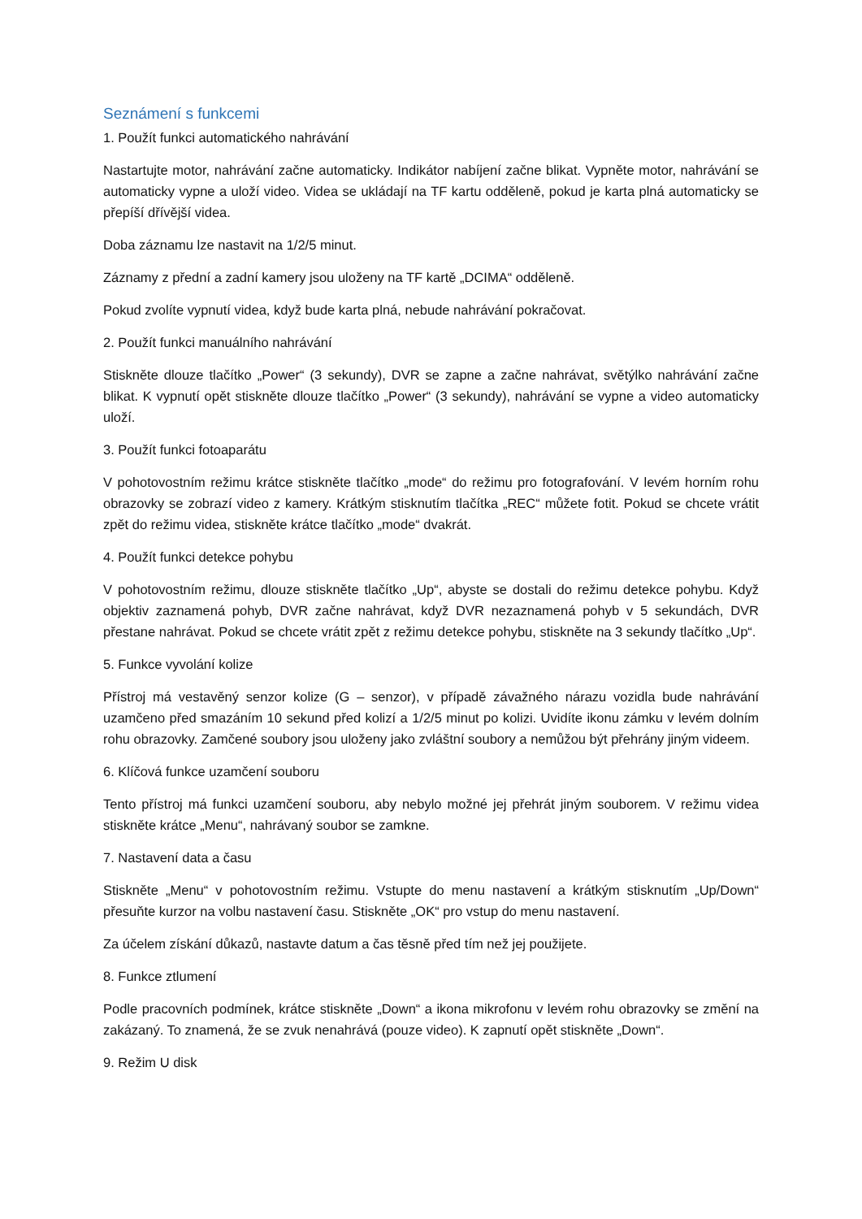Seznámení s funkcemi
1. Použít funkci automatického nahrávání
Nastartujte motor, nahrávání začne automaticky. Indikátor nabíjení začne blikat. Vypněte motor, nahrávání se automaticky vypne a uloží video. Videa se ukládají na TF kartu odděleně, pokud je karta plná automaticky se přepíší dřívější videa.
Doba záznamu lze nastavit na 1/2/5 minut.
Záznamy z přední a zadní kamery jsou uloženy na TF kartě „DCIMA“ odděleně.
Pokud zvolíte vypnutí videa, když bude karta plná, nebude nahrávání pokračovat.
2. Použít funkci manuálního nahrávání
Stiskněte dlouze tlačítko „Power“ (3 sekundy), DVR se zapne a začne nahrávat, světýlko nahrávání začne blikat. K vypnutí opět stiskněte dlouze tlačítko „Power“ (3 sekundy), nahrávání se vypne a video automaticky uloží.
3. Použít funkci fotoaparátu
V pohotovostním režimu krátce stiskněte tlačítko „mode“ do režimu pro fotografování. V levém horním rohu obrazovky se zobrazí video z kamery. Krátkým stisknutím tlačítka „REC“ můžete fotit. Pokud se chcete vrátit zpět do režimu videa, stiskněte krátce tlačítko „mode“ dvakrát.
4. Použít funkci detekce pohybu
V pohotovostním režimu, dlouze stiskněte tlačítko „Up“, abyste se dostali do režimu detekce pohybu. Když objektiv zaznamená pohyb, DVR začne nahrávat, když DVR nezaznamená pohyb v 5 sekundách, DVR přestane nahrávat. Pokud se chcete vrátit zpět z režimu detekce pohybu, stiskněte na 3 sekundy tlačítko „Up“.
5. Funkce vyvolání kolize
Přístroj má vestavěný senzor kolize (G – senzor), v případě závažného nárazu vozidla bude nahrávání uzamčeno před smazáním 10 sekund před kolizí a 1/2/5 minut po kolizi. Uvidíte ikonu zámku v levém dolním rohu obrazovky. Zamčené soubory jsou uloženy jako zvláštní soubory a nemůžou být přehrány jiným videem.
6. Klíčová funkce uzamčení souboru
Tento přístroj má funkci uzamčení souboru, aby nebylo možné jej přehrát jiným souborem. V režimu videa stiskněte krátce „Menu“, nahrávaný soubor se zamkne.
7. Nastavení data a času
Stiskněte „Menu“ v pohotovostním režimu. Vstupte do menu nastavení a krátkým stisknutím „Up/Down“ přesuňte kurzor na volbu nastavení času. Stiskněte „OK“ pro vstup do menu nastavení.
Za účelem získání důkazů, nastavte datum a čas těsně před tím než jej použijete.
8. Funkce ztlumení
Podle pracovních podmínek, krátce stiskněte „Down“ a ikona mikrofonu v levém rohu obrazovky se změní na zakázaný. To znamená, že se zvuk nenahrává (pouze video). K zapnutí opět stiskněte „Down“.
9. Režim U disk